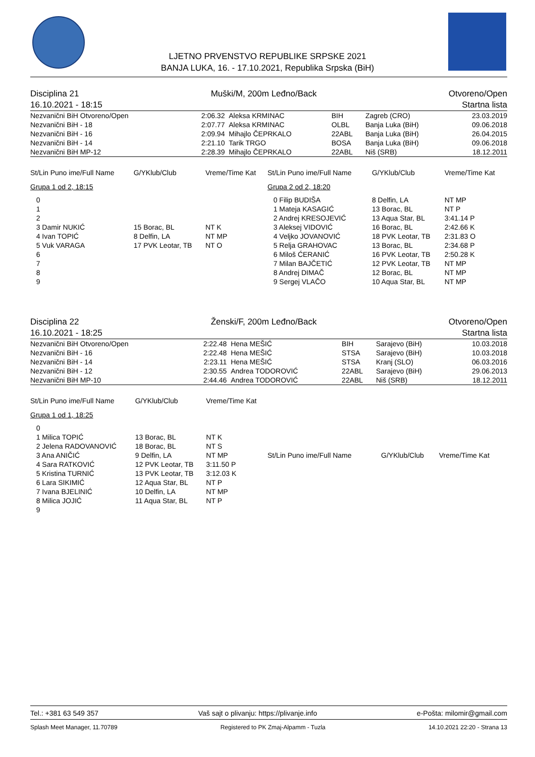LJETNO PRVENSTVO REPUBLIKE SRPSKE 2021
BANJA LUKA, 16. - 17.10.2021, Republika Srpska (BiH)
Disciplina 21 Muški/M, 200m Leđno/Back Otvoreno/Open
16.10.2021 - 18:15 Startna lista
| Nezvanični BiH Otvoreno/Open | 2:06.32 | Aleksa KRMINAC | BIH | Zagreb (CRO) | 23.03.2019 |
| Nezvanični BiH - 18 | 2:07.77 | Aleksa KRMINAC | OLBL | Banja Luka (BiH) | 09.06.2018 |
| Nezvanični BiH - 16 | 2:09.94 | Mihajlo ČEPRKALO | 22ABL | Banja Luka (BiH) | 26.04.2015 |
| Nezvanični BiH - 14 | 2:21.10 | Tarik TRGO | BOSA | Banja Luka (BiH) | 09.06.2018 |
| Nezvanični BiH MP-12 | 2:28.39 | Mihajlo ČEPRKALO | 22ABL | Niš (SRB) | 18.12.2011 |
| St/Lin Puno ime/Full Name | | G/YKlub/Club | Vreme/Time Kat |
| --- | --- | --- | --- |
| Grupa 1 od 2, 18:15 | | | |
| 0 | | | |
| 1 | | | |
| 2 | | | |
| 3 Damir NUKIĆ | | 15 Borac, BL | NT K |
| 4 Ivan TOPIĆ | | 8 Delfin, LA | NT MP |
| 5 Vuk VARAGA | | 17 PVK Leotar, TB | NT O |
| 6 | | | |
| 7 | | | |
| 8 | | | |
| 9 | | | |
| St/Lin Puno ime/Full Name | G/YKlub/Club | Vreme/Time Kat |
| --- | --- | --- |
| Grupa 2 od 2, 18:20 | | |
| 0 Filip BUDIŠA | 8 Delfin, LA | NT MP |
| 1 Mateja KASAGIĆ | 13 Borac, BL | NT P |
| 2 Andrej KRESOJEVIĆ | 13 Aqua Star, BL | 3:41.14 P |
| 3 Aleksej VIDOVIĆ | 16 Borac, BL | 2:42.66 K |
| 4 Veljko JOVANOVIĆ | 18 PVK Leotar, TB | 2:31.83 O |
| 5 Relja GRAHOVAC | 13 Borac, BL | 2:34.68 P |
| 6 Miloš ĆERANIĆ | 16 PVK Leotar, TB | 2:50.28 K |
| 7 Milan BAJČETIĆ | 12 PVK Leotar, TB | NT MP |
| 8 Andrej DIMAČ | 12 Borac, BL | NT MP |
| 9 Sergej VLAČO | 10 Aqua Star, BL | NT MP |
Disciplina 22 Ženski/F, 200m Leđno/Back Otvoreno/Open
16.10.2021 - 18:25 Startna lista
| Nezvanični BiH Otvoreno/Open | 2:22.48 | Hena MEŠIĆ | BIH | Sarajevo (BiH) | 10.03.2018 |
| Nezvanični BiH - 16 | 2:22.48 | Hena MEŠIĆ | STSA | Sarajevo (BiH) | 10.03.2018 |
| Nezvanični BiH - 14 | 2:23.11 | Hena MEŠIĆ | STSA | Kranj (SLO) | 06.03.2016 |
| Nezvanični BiH - 12 | 2:30.55 | Andrea TODOROVIĆ | 22ABL | Sarajevo (BiH) | 29.06.2013 |
| Nezvanični BiH MP-10 | 2:44.46 | Andrea TODOROVIĆ | 22ABL | Niš (SRB) | 18.12.2011 |
| St/Lin Puno ime/Full Name | G/YKlub/Club | Vreme/Time Kat |
| --- | --- | --- |
| Grupa 1 od 1, 18:25 | | |
| 0 | | |
| 1 Milica TOPIĆ | 13 Borac, BL | NT K |
| 2 Jelena RADOVANOVIĆ | 18 Borac, BL | NT S |
| 3 Ana ANIČIĆ | 9 Delfin, LA | NT MP |
| 4 Sara RATKOVIĆ | 12 PVK Leotar, TB | 3:11.50 P |
| 5 Kristina TURNIĆ | 13 PVK Leotar, TB | 3:12.03 K |
| 6 Lara SIKIMIĆ | 12 Aqua Star, BL | NT P |
| 7 Ivana BJELINIĆ | 10 Delfin, LA | NT MP |
| 8 Milica JOJIĆ | 11 Aqua Star, BL | NT P |
| 9 | | |
| St/Lin Puno ime/Full Name | G/YKlub/Club | Vreme/Time Kat |
| --- | --- | --- |
Tel.: +381 63 549 357 Vaš sajt o plivanju: https://plivanje.info e-Pošta: milomir@gmail.com
Splash Meet Manager, 11.70789 Registered to PK Zmaj-Alpamm - Tuzla 14.10.2021 22:20 - Strana 13